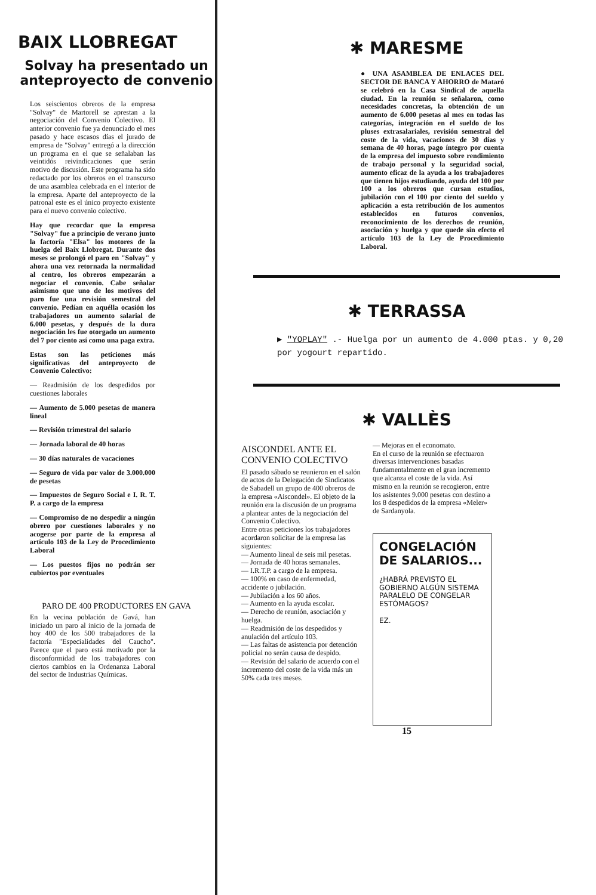BAIX LLOBREGAT
Solvay ha presentado un anteproyecto de convenio
Los seiscientos obreros de la empresa "Solvay" de Martorell se aprestan a la negociación del Convenio Colectivo. El anterior convenio fue ya denunciado el mes pasado y hace escasos días el jurado de empresa de "Solvay" entregó a la dirección un programa en el que se señalaban las veintidós reivindicaciones que serán motivo de discusión. Este programa ha sido redactado por los obreros en el transcurso de una asamblea celebrada en el interior de la empresa. Aparte del anteproyecto de la patronal este es el único proyecto existente para el nuevo convenio colectivo.
Hay que recordar que la empresa "Solvay" fue a principio de verano junto la factoría "Elsa" los motores de la huelga del Baix Llobregat. Durante dos meses se prolongó el paro en "Solvay" y ahora una vez retornada la normalidad al centro, los obreros empezarán a negociar el convenio. Cabe señalar asimismo que uno de los motivos del paro fue una revisión semestral del convenio. Pedían en aquélla ocasión los trabajadores un aumento salarial de 6.000 pesetas, y después de la dura negociación les fue otorgado un aumento del 7 por ciento así como una paga extra.
Estas son las peticiones más significativas del anteproyecto de Convenio Colectivo:
— Readmisión de los despedidos por cuestiones laborales
— Aumento de 5.000 pesetas de manera lineal
— Revisión trimestral del salario
— Jornada laboral de 40 horas
— 30 días naturales de vacaciones
— Seguro de vida por valor de 3.000.000 de pesetas
— Impuestos de Seguro Social e I. R. T. P. a cargo de la empresa
— Compromiso de no despedir a ningún obrero por cuestiones laborales y no acogerse por parte de la empresa al artículo 103 de la Ley de Procedimiento Laboral
— Los puestos fijos no podrán ser cubiertos por eventuales
PARO DE 400 PRODUCTORES EN GAVA
En la vecina población de Gavá, han iniciado un paro al inicio de la jornada de hoy 400 de los 500 trabajadores de la factoría "Especialidades del Caucho". Parece que el paro está motivado por la disconformidad de los trabajadores con ciertos cambios en la Ordenanza Laboral del sector de Industrias Químicas.
✱ MARESME
● UNA ASAMBLEA DE ENLACES DEL SECTOR DE BANCA Y AHORRO de Mataró se celebró en la Casa Sindical de aquella ciudad. En la reunión se señalaron, como necesidades concretas, la obtención de un aumento de 6.000 pesetas al mes en todas las categorías, integración en el sueldo de los pluses extrasalariales, revisión semestral del coste de la vida, vacaciones de 30 días y semana de 40 horas, pago íntegro por cuenta de la empresa del impuesto sobre rendimiento de trabajo personal y la seguridad social, aumento eficaz de la ayuda a los trabajadores que tienen hijos estudiando, ayuda del 100 por 100 a los obreros que cursan estudios, jubilación con el 100 por ciento del sueldo y aplicación a esta retribución de los aumentos establecidos en futuros convenios, reconocimiento de los derechos de reunión, asociación y huelga y que quede sin efecto el artículo 103 de la Ley de Procedimiento Laboral.
✱ TERRASSA
▶ "YOPLAY" .- Huelga por un aumento de 4.000 ptas. y 0,20 por yogourt repartido.
✱ VALLÈS
AISCONDEL ANTE EL CONVENIO COLECTIVO
El pasado sábado se reunieron en el salón de actos de la Delegación de Sindicatos de Sabadell un grupo de 400 obreros de la empresa «Aiscondel». El objeto de la reunión era la discusión de un programa a plantear antes de la negociación del Convenio Colectivo.
Entre otras peticiones los trabajadores acordaron solicitar de la empresa las siguientes:
— Aumento lineal de seis mil pesetas.
— Jornada de 40 horas semanales.
— I.R.T.P. a cargo de la empresa.
— 100% en caso de enfermedad, accidente o jubilación.
— Jubilación a los 60 años.
— Aumento en la ayuda escolar.
— Derecho de reunión, asociación y huelga.
— Readmisión de los despedidos y anulación del artículo 103.
— Las faltas de asistencia por detención policial no serán causa de despido.
— Revisión del salario de acuerdo con el incremento del coste de la vida más un 50% cada tres meses.
— Mejoras en el economato.
En el curso de la reunión se efectuaron diversas intervenciones basadas fundamentalmente en el gran incremento que alcanza el coste de la vida. Así mismo en la reunión se recogieron, entre los asistentes 9.000 pesetas con destino a los 8 despedidos de la empresa «Meler» de Sardanyola.
CONGELACIÓN DE SALARIOS...
¿HABRÁ PREVISTO EL GOBIERNO ALGÚN SISTEMA PARALELO DE CONGELAR ESTÓMAGOS?
EZ.
15